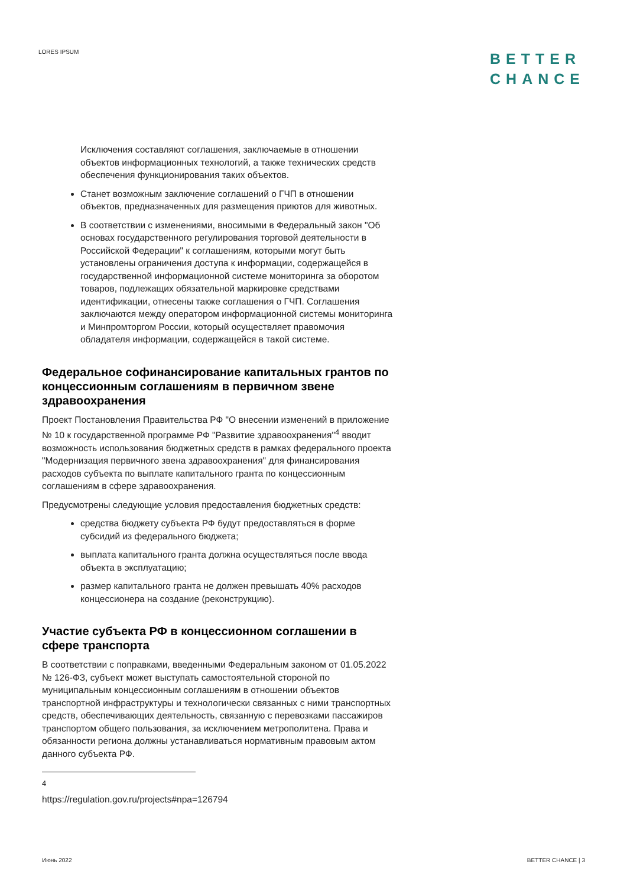LORES IPSUM
BETTER
CHANCE
Исключения составляют соглашения, заключаемые в отношении объектов информационных технологий, а также технических средств обеспечения функционирования таких объектов.
Станет возможным заключение соглашений о ГЧП в отношении объектов, предназначенных для размещения приютов для животных.
В соответствии с изменениями, вносимыми в Федеральный закон "Об основах государственного регулирования торговой деятельности в Российской Федерации" к соглашениям, которыми могут быть установлены ограничения доступа к информации, содержащейся в государственной информационной системе мониторинга за оборотом товаров, подлежащих обязательной маркировке средствами идентификации, отнесены также соглашения о ГЧП. Соглашения заключаются между оператором информационной системы мониторинга и Минпромторгом России, который осуществляет правомочия обладателя информации, содержащейся в такой системе.
Федеральное софинансирование капитальных грантов по концессионным соглашениям в первичном звене здравоохранения
Проект Постановления Правительства РФ "О внесении изменений в приложение № 10 к государственной программе РФ "Развитие здравоохранения"<sup>4</sup> вводит возможность использования бюджетных средств в рамках федерального проекта "Модернизация первичного звена здравоохранения" для финансирования расходов субъекта по выплате капитального гранта по концессионным соглашениям в сфере здравоохранения.
Предусмотрены следующие условия предоставления бюджетных средств:
средства бюджету субъекта РФ будут предоставляться в форме субсидий из федерального бюджета;
выплата капитального гранта должна осуществляться после ввода объекта в эксплуатацию;
размер капитального гранта не должен превышать 40% расходов концессионера на создание (реконструкцию).
Участие субъекта РФ в концессионном соглашении в сфере транспорта
В соответствии с поправками, введенными Федеральным законом от 01.05.2022 № 126-ФЗ, субъект может выступать самостоятельной стороной по муниципальным концессионным соглашениям в отношении объектов транспортной инфраструктуры и технологически связанных с ними транспортных средств, обеспечивающих деятельность, связанную с перевозками пассажиров транспортом общего пользования, за исключением метрополитена. Права и обязанности региона должны устанавливаться нормативным правовым актом данного субъекта РФ.
<sup>4</sup> https://regulation.gov.ru/projects#npa=126794
Июнь 2022 BETTER CHANCE | 3